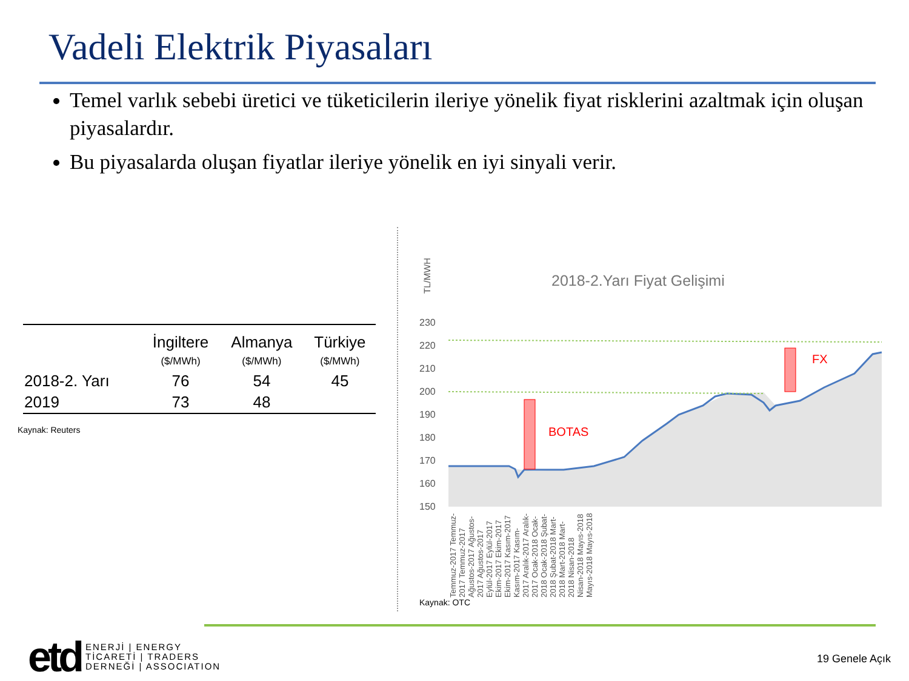Vadeli Elektrik Piyasaları
Temel varlık sebebi üretici ve tüketicilerin ileriye yönelik fiyat risklerini azaltmak için oluşan piyasalardır.
Bu piyasalarda oluşan fiyatlar ileriye yönelik en iyi sinyali verir.
| | İngiltere ($/MWh) | Almanya ($/MWh) | Türkiye ($/MWh) |
| --- | --- | --- | --- |
| 2018-2. Yarı | 76 | 54 | 45 |
| 2019 | 73 | 48 | |
Kaynak: Reuters
TL/MWH
2018-2.Yarı Fiyat Gelişimi
230
220
210
200
190
180
170
160
150
BOTAS
FX
Kaynak: OTC
Temmuz-2017 Temmuz-2017 Temmuz-2017 Ağustos-2017 Ağustos-2017 Ağustos-2017 Eylül-2017 Eylül-2017 Ekim-2017 Ekim-2017 Ekim-2017 Kasım-2017 Kasım-2017 Kasım-2017 Aralık-2017 Aralık-2017 Ocak-2018 Ocak-2018 Ocak-2018 Şubat-2018 Şubat-2018 Mart-2018 Mart-2018 Mart-2018 Nisan-2018 Nisan-2018 Mayıs-2018 Mayıs-2018 Mayıs-2018
etd
ENERJİ | ENERGY
TİCARETİ | TRADERS
DERNEĞİ | ASSOCIATION
19 Genele Açık